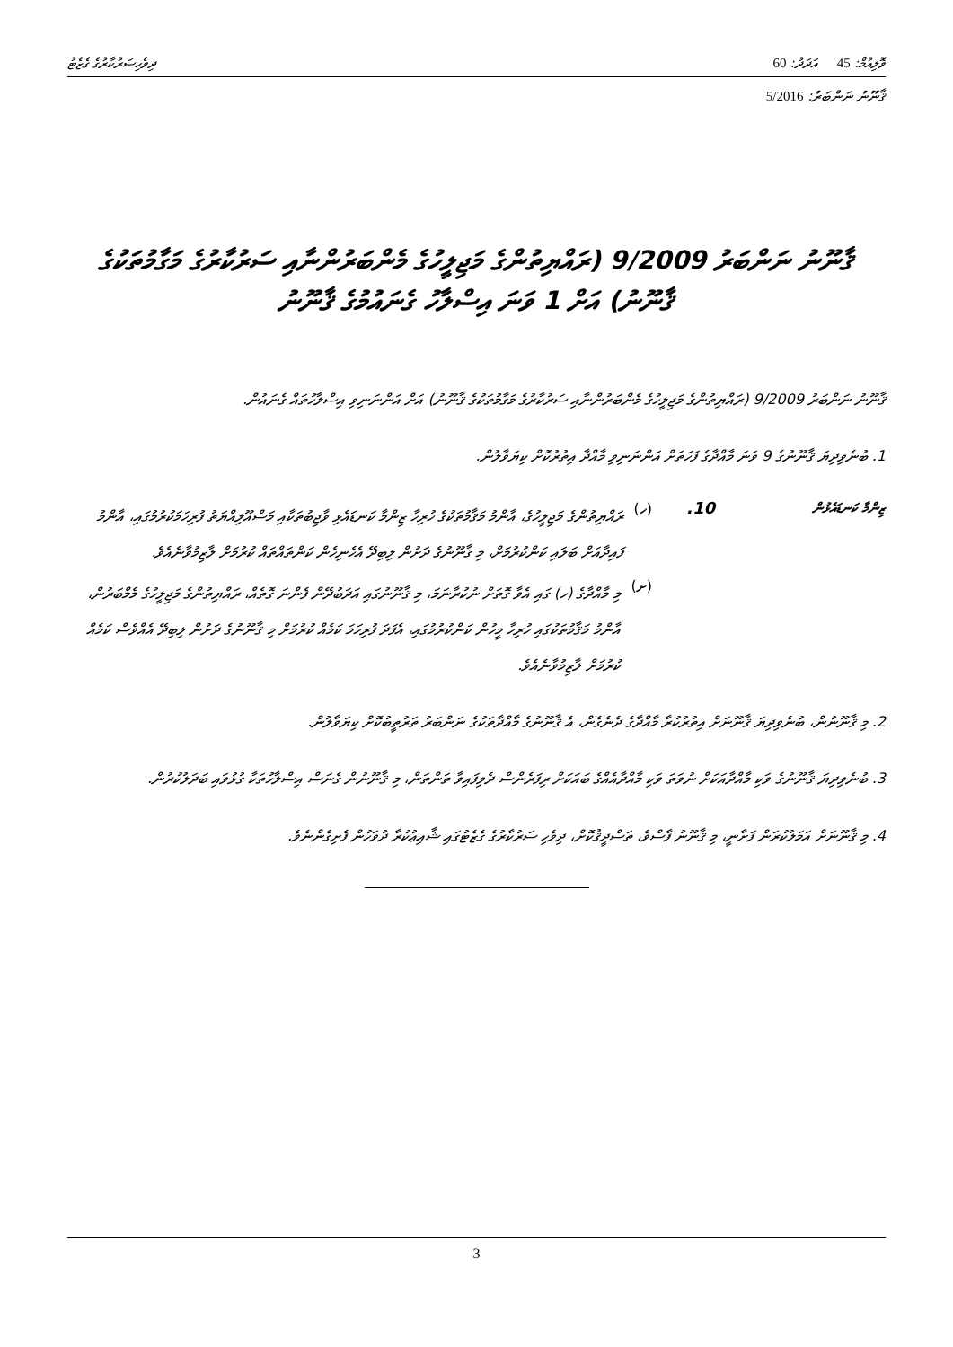ވޮލިއުމް: 45 އަދަދު: 60 ދިވެހިސަރުކާރުގެ ގެޒެޓު
ޤާނޫނު ނަންބަރު: 5/2016
ޤާނޫނު ނަންބަރު 9/2009 (ރައްޔިތުންގެ މަޖިލީހުގެ މެންބަރުންނާއި ސަރުކާރުގެ މަގާމުތަކުގެ ޤާނޫނު) އަށް 1 ވަނަ އިސްލާހު ގެނައުމުގެ ޤާނޫނު
ޤާނޫނު ނަންބަރު 9/2009 (ރައްޔިތުންގެ މަޖިލީހުގެ މެންބަރުންނާއި ސަރުކާރުގެ މަގާމުތަކުގެ ޤާނޫނު) އަށް އަންނަނިވި އިސްލާހުތައް ގެނައުން.
1. ބުނެވިދިޔަ ޤާނޫނުގެ 9 ވަނަ މާއްދާގެ ފަހަތަށް އަންނަނިވި މާއްދާ އިތުރުކޮށް ކިޔަވާލުން.
ޒިންމާ ކަނޑައެޅުން
10. (ހ)
ރައްޔިތުންގެ މަޖިލީހުގެ، އާންމު މަޤާމުތަކުގެ ހުރިހާ ޒިންމާ ކަނޑައެޅި ވާޖިބުތަކާއި މަސްއޫލިއްޔަތު ފުރިހަމަކުރުމުގައި، އާންމު ފައިދާއަށް ބަލައި ކަންކުރުމަށް، މި ޤާނޫނުގެ ދަށުން ލިބިދޭ އެހެނިހެން ކަންތައްތައް ކުރުމަށް ލާޒިމުވާނެއެވެ.
(ށ)
މި މާއްދާގެ (ހ) ގައި އެވާ ގޮތަށް ނުކުރާނަމަ، މި ޤާނޫނުގައި އަދަބުދޭން ފެންނަ ގޮތެއް، ރައްޔިތުންގެ މަޖިލީހުގެ މެމްބަރުން، އާންމު މަޤާމުތަކުގައި ހުރިހާ މީހުން ކަންކުރުމުގައި، އެފަދަ ފުރިހަމަ ކަމެއް ކުރުމަށް މި ޤާނޫނުގެ ދަށުން ލިބިދޭ އެއްވެސް ކަމެއް ކުރުމަށް ލާޒިމުވާނެއެވެ.
2. މި ޤާނޫނުން، ބުނެވިދިޔަ ޤާނޫނަށް އިތުރުކުރާ މާއްދާގެ ދެނެގެން، އެ ޤާނޫނުގެ މާއްދާތަކުގެ ނަންބަރު ތަރުތީބުކޮށް ކިޔަވާލުން.
3. ބުނެވިދިޔަ ޤާނޫނުގެ ވަކި މާއްދާއަކަށް ނުވަތަ ވަކި މާއްދާއެއްގެ ބައަކަށް ރިފަރެންސް ދެވިފައިވާ ތަންތަން، މި ޤާނޫނުން ގެނަސް އިސްލާހުތަކާ ގުޅުވައި ބަދަލުކުރުން.
4. މި ޤާނޫނަށް އަމަލުކުރަން ފަށާނީ، މި ޤާނޫނު ފާސްވެ، ތަސްދީޤުކޮށް، ދިވެހި ސަރުކާރުގެ ގެޒެޓުގައި ޝާއިޢުކުރާ ދުވަހުން ފެށިގެންނެވެ.
3